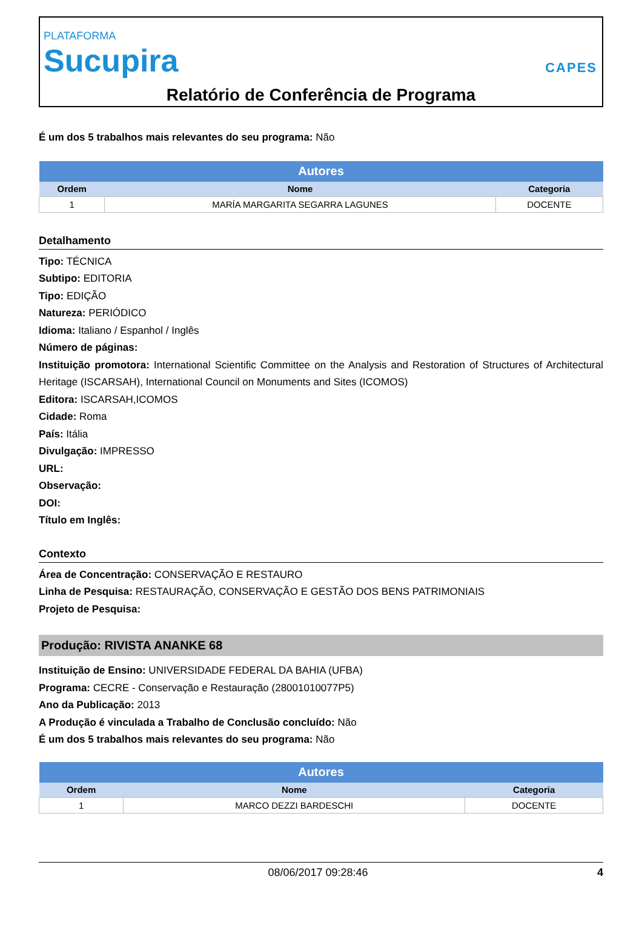PLATAFORMA
Sucupira
CAPES
Relatório de Conferência de Programa
É um dos 5 trabalhos mais relevantes do seu programa: Não
| Autores | | |
| --- | --- | --- |
| Ordem | Nome | Categoria |
| 1 | MARÍA MARGARITA SEGARRA LAGUNES | DOCENTE |
Detalhamento
Tipo: TÉCNICA
Subtipo: EDITORIA
Tipo: EDIÇÃO
Natureza: PERIÓDICO
Idioma: Italiano / Espanhol / Inglês
Número de páginas:
Instituição promotora: International Scientific Committee on the Analysis and Restoration of Structures of Architectural Heritage (ISCARSAH), International Council on Monuments and Sites (ICOMOS)
Editora: ISCARSAH,ICOMOS
Cidade: Roma
País: Itália
Divulgação: IMPRESSO
URL:
Observação:
DOI:
Título em Inglês:
Contexto
Área de Concentração: CONSERVAÇÃO E RESTAURO
Linha de Pesquisa: RESTAURAÇÃO, CONSERVAÇÃO E GESTÃO DOS BENS PATRIMONIAIS
Projeto de Pesquisa:
Produção: RIVISTA ANANKE 68
Instituição de Ensino: UNIVERSIDADE FEDERAL DA BAHIA (UFBA)
Programa: CECRE - Conservação e Restauração (28001010077P5)
Ano da Publicação: 2013
A Produção é vinculada a Trabalho de Conclusão concluído: Não
É um dos 5 trabalhos mais relevantes do seu programa: Não
| Autores | | |
| --- | --- | --- |
| Ordem | Nome | Categoria |
| 1 | MARCO DEZZI BARDESCHI | DOCENTE |
08/06/2017 09:28:46 4